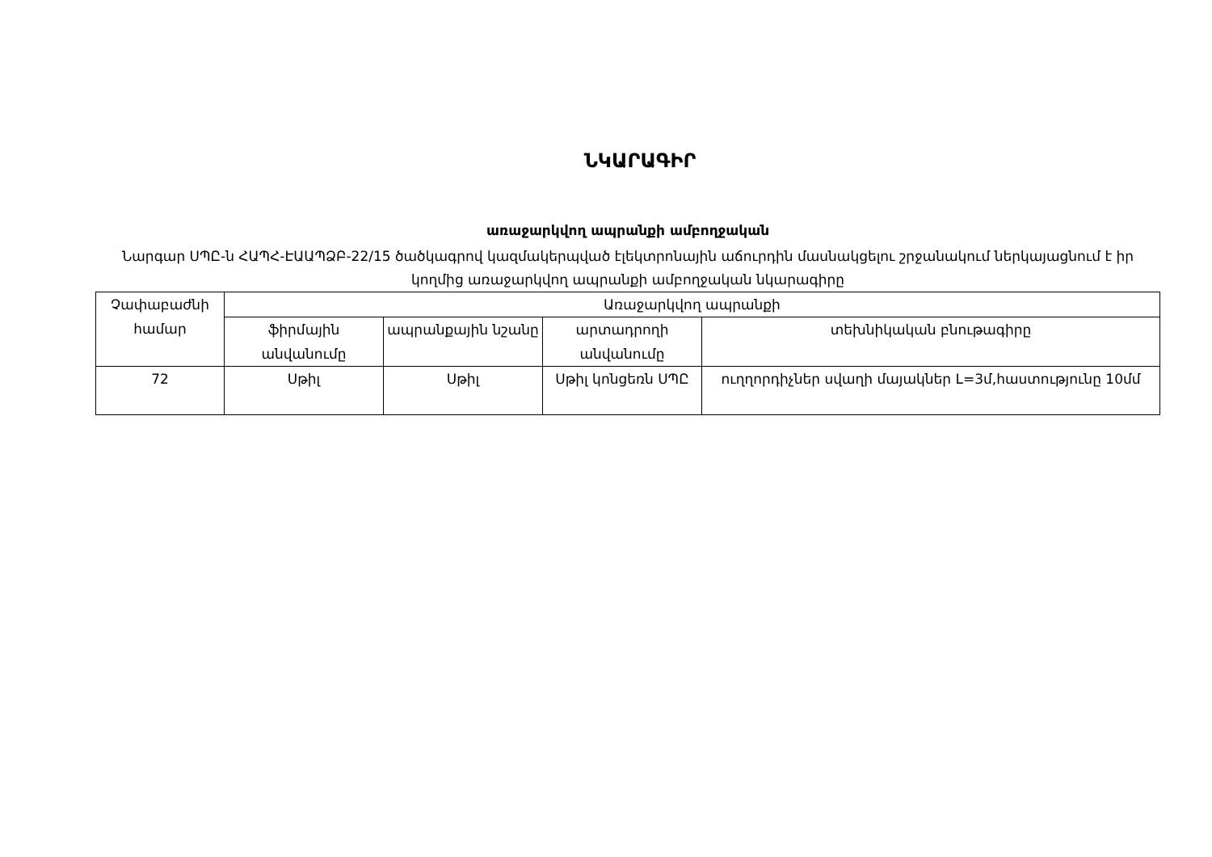ՆԿԱՐԱԳԻՐ
առաջարկվող ապրանքի ամբողջական
Նարգար ՍՊԸ-ն ՀԱՊՀ-ԷԱԱՊՁԲ-22/15 ծածկագրով կազմակերպված էլեկտրոնային աճուրդին մասնակցելու շրջանակում ներկայացնում է իր կողմից առաջարկվող ապրանքի ամբողջական նկարագիրը
| Չափաբաժնի համար | Առաջարկվող ապրանքի | | | |
| --- | --- | --- | --- | --- |
| | ֆիրմային անվանումը | ապրանքային նշանը | արտադրողի անվանումը | տեխնիկական բնութագիրը |
| 72 | Սթիլ | Սթիլ | Սթիլ կոնցեռն ՍՊԸ | ուղղորդիչներ սվաղի մայակներ L=3մ,հաստությունը 10մմ |